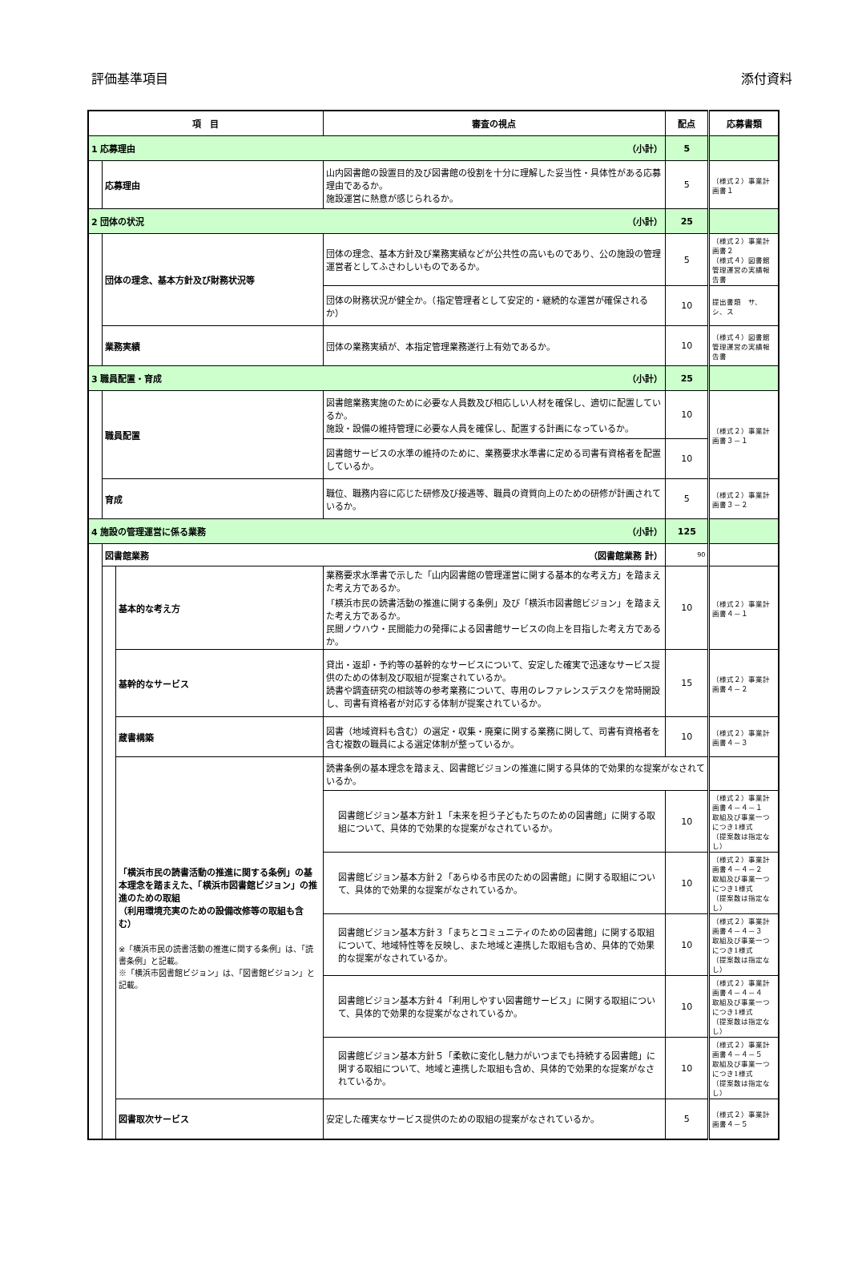評価基準項目 添付資料
| 項 目 | | | 審査の視点 | 配点 | 応募書類 |
| --- | --- | --- | --- | --- | --- |
| 1 応募理由 （小計） | | | | 5 | |
| | 応募理由 | | 山内図書館の設置目的及び図書館の役割を十分に理解した妥当性・具体性がある応募理由であるか。 施設運営に熱意が感じられるか。 | 5 | （様式２）事業計画書１ |
| 2 団体の状況 （小計） | | | | 25 | |
| | 団体の理念、基本方針及び財務状況等 | | 団体の理念、基本方針及び業務実績などが公共性の高いものであり、公の施設の管理運営者としてふさわしいものであるか。 | 5 | （様式２）事業計画書２ （様式４）図書館管理運営の実績報告書 |
| | | | 団体の財務状況が健全か。（指定管理者として安定的・継続的な運営が確保されるか） | 10 | 提出書類 サ、シ、ス |
| | 業務実績 | | 団体の業務実績が、本指定管理業務遂行上有効であるか。 | 10 | （様式４）図書館管理運営の実績報告書 |
| 3 職員配置・育成 （小計） | | | | 25 | |
| | 職員配置 | | 図書館業務実施のために必要な人員数及び相応しい人材を確保し、適切に配置しているか。 施設・設備の維持管理に必要な人員を確保し、配置する計画になっているか。 | 10 | （様式２）事業計画書３－１ |
| | | | 図書館サービスの水準の維持のために、業務要求水準書に定める司書有資格者を配置しているか。 | 10 | |
| | 育成 | | 職位、職務内容に応じた研修及び接遇等、職員の資質向上のための研修が計画されているか。 | 5 | （様式２）事業計画書３－２ |
| 4 施設の管理運営に係る業務 （小計） | | | | 125 | |
| | 図書館業務 （図書館業務 計） | | | 90 | |
| | | 基本的な考え方 | 業務要求水準書で示した「山内図書館の管理運営に関する基本的な考え方」を踏まえた考え方であるか。 「横浜市民の読書活動の推進に関する条例」及び「横浜市図書館ビジョン」を踏まえた考え方であるか。 民間ノウハウ・民間能力の発揮による図書館サービスの向上を目指した考え方であるか。 | 10 | （様式２）事業計画書４－１ |
| | | 基幹的なサービス | 貸出・返却・予約等の基幹的なサービスについて、安定した確実で迅速なサービス提供のための体制及び取組が提案されているか。 読書や調査研究の相談等の参考業務について、専用のレファレンスデスクを常時開設し、司書有資格者が対応する体制が提案されているか。 | 15 | （様式２）事業計画書４－２ |
| | | 蔵書構築 | 図書（地域資料も含む）の選定・収集・廃棄に関する業務に関して、司書有資格者を含む複数の職員による選定体制が整っているか。 | 10 | （様式２）事業計画書４－３ |
| | | 「横浜市民の読書活動の推進に関する条例」の基本理念を踏まえた、「横浜市図書館ビジョン」の推進のための取組 （利用環境充実のための設備改修等の取組も含む） ※「横浜市民の読書活動の推進に関する条例」は、「読書条例」と記載。 ※「横浜市図書館ビジョン」は、「図書館ビジョン」と記載。 | 読書条例の基本理念を踏まえ、図書館ビジョンの推進に関する具体的で効果的な提案がなされているか。 | | |
| | | | 図書館ビジョン基本方針１「未来を担う子どもたちのための図書館」に関する取組について、具体的で効果的な提案がなされているか。 | 10 | （様式２）事業計画書４－４－１ 取組及び事業一つにつき1様式 （提案数は指定なし） |
| | | | 図書館ビジョン基本方針２「あらゆる市民のための図書館」に関する取組について、具体的で効果的な提案がなされているか。 | 10 | （様式２）事業計画書４－４－２ 取組及び事業一つにつき1様式 （提案数は指定なし） |
| | | | 図書館ビジョン基本方針３「まちとコミュニティのための図書館」に関する取組について、地域特性等を反映し、また地域と連携した取組も含め、具体的で効果的な提案がなされているか。 | 10 | （様式２）事業計画書４－４－３ 取組及び事業一つにつき1様式 （提案数は指定なし） |
| | | | 図書館ビジョン基本方針４「利用しやすい図書館サービス」に関する取組について、具体的で効果的な提案がなされているか。 | 10 | （様式２）事業計画書４－４－４ 取組及び事業一つにつき1様式 （提案数は指定なし） |
| | | | 図書館ビジョン基本方針５「柔軟に変化し魅力がいつまでも持続する図書館」に関する取組について、地域と連携した取組も含め、具体的で効果的な提案がなされているか。 | 10 | （様式２）事業計画書４－４－５ 取組及び事業一つにつき1様式 （提案数は指定なし） |
| | | 図書取次サービス | 安定した確実なサービス提供のための取組の提案がなされているか。 | 5 | （様式２）事業計画書４－５ |